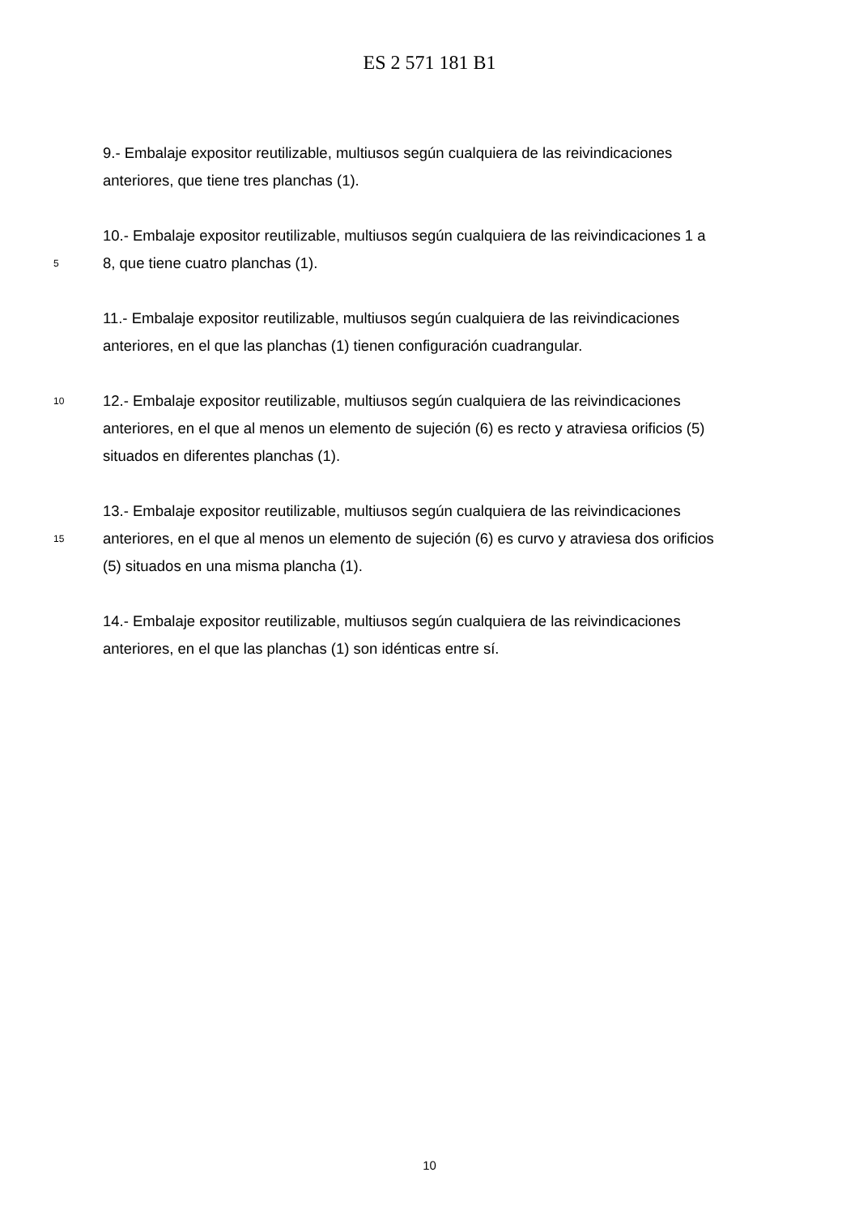ES 2 571 181 B1
9.- Embalaje expositor reutilizable, multiusos según cualquiera de las reivindicaciones
anteriores, que tiene tres planchas (1).
10.- Embalaje expositor reutilizable, multiusos según cualquiera de las reivindicaciones 1 a
5
8, que tiene cuatro planchas (1).
11.- Embalaje expositor reutilizable, multiusos según cualquiera de las reivindicaciones
anteriores, en el que las planchas (1) tienen configuración cuadrangular.
10
12.- Embalaje expositor reutilizable, multiusos según cualquiera de las reivindicaciones
anteriores, en el que al menos un elemento de sujeción (6) es recto y atraviesa orificios (5)
situados en diferentes planchas (1).
13.- Embalaje expositor reutilizable, multiusos según cualquiera de las reivindicaciones
15
anteriores, en el que al menos un elemento de sujeción (6) es curvo y atraviesa dos orificios
(5) situados en una misma plancha (1).
14.- Embalaje expositor reutilizable, multiusos según cualquiera de las reivindicaciones
anteriores, en el que las planchas (1) son idénticas entre sí.
10